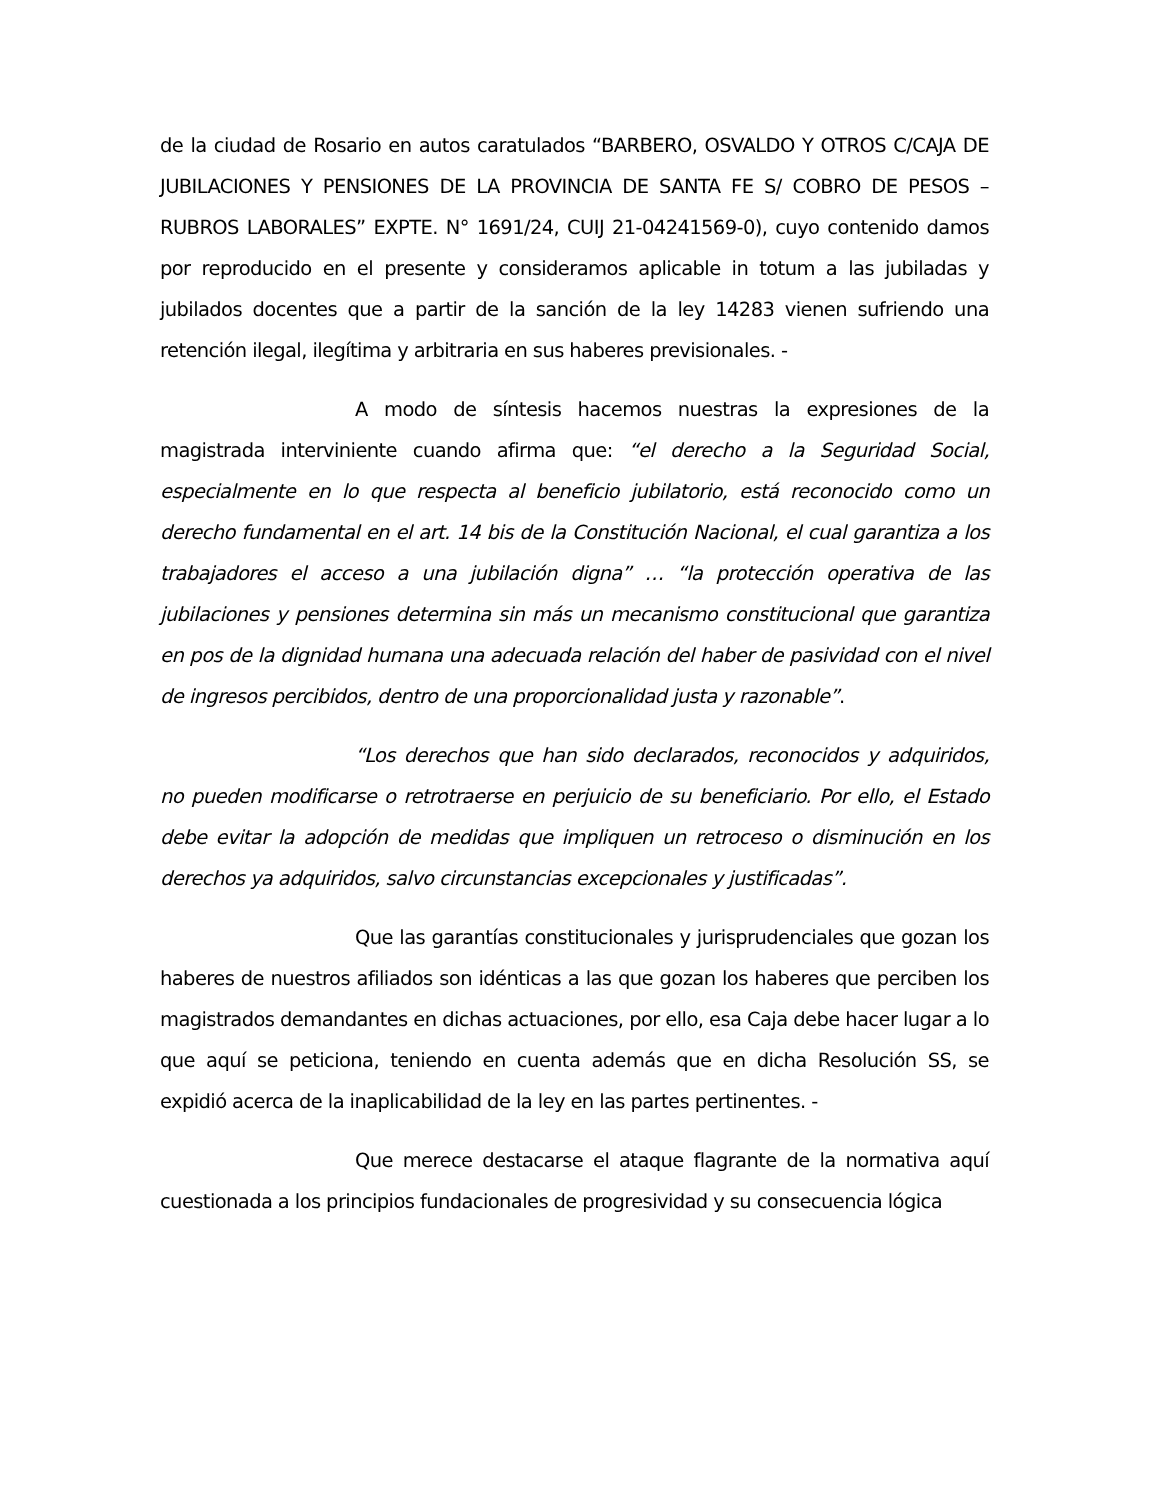de la ciudad de Rosario en autos caratulados “BARBERO, OSVALDO Y OTROS C/CAJA DE JUBILACIONES Y PENSIONES DE LA PROVINCIA DE SANTA FE S/ COBRO DE PESOS – RUBROS LABORALES” EXPTE. N° 1691/24, CUIJ 21-04241569-0), cuyo contenido damos por reproducido en el presente y consideramos aplicable in totum a las jubiladas y jubilados docentes que a partir de la sanción de la ley 14283 vienen sufriendo una retención ilegal, ilegítima y arbitraria en sus haberes previsionales. -
A modo de síntesis hacemos nuestras la expresiones de la magistrada interviniente cuando afirma que: “el derecho a la Seguridad Social, especialmente en lo que respecta al beneficio jubilatorio, está reconocido como un derecho fundamental en el art. 14 bis de la Constitución Nacional, el cual garantiza a los trabajadores el acceso a una jubilación digna” … “la protección operativa de las jubilaciones y pensiones determina sin más un mecanismo constitucional que garantiza en pos de la dignidad humana una adecuada relación del haber de pasividad con el nivel de ingresos percibidos, dentro de una proporcionalidad justa y razonable”.
“Los derechos que han sido declarados, reconocidos y adquiridos, no pueden modificarse o retrotraerse en perjuicio de su beneficiario. Por ello, el Estado debe evitar la adopción de medidas que impliquen un retroceso o disminución en los derechos ya adquiridos, salvo circunstancias excepcionales y justificadas”.
Que las garantías constitucionales y jurisprudenciales que gozan los haberes de nuestros afiliados son idénticas a las que gozan los haberes que perciben los magistrados demandantes en dichas actuaciones, por ello, esa Caja debe hacer lugar a lo que aquí se peticiona, teniendo en cuenta además que en dicha Resolución SS, se expidió acerca de la inaplicabilidad de la ley en las partes pertinentes. -
Que merece destacarse el ataque flagrante de la normativa aquí cuestionada a los principios fundacionales de progresividad y su consecuencia lógica